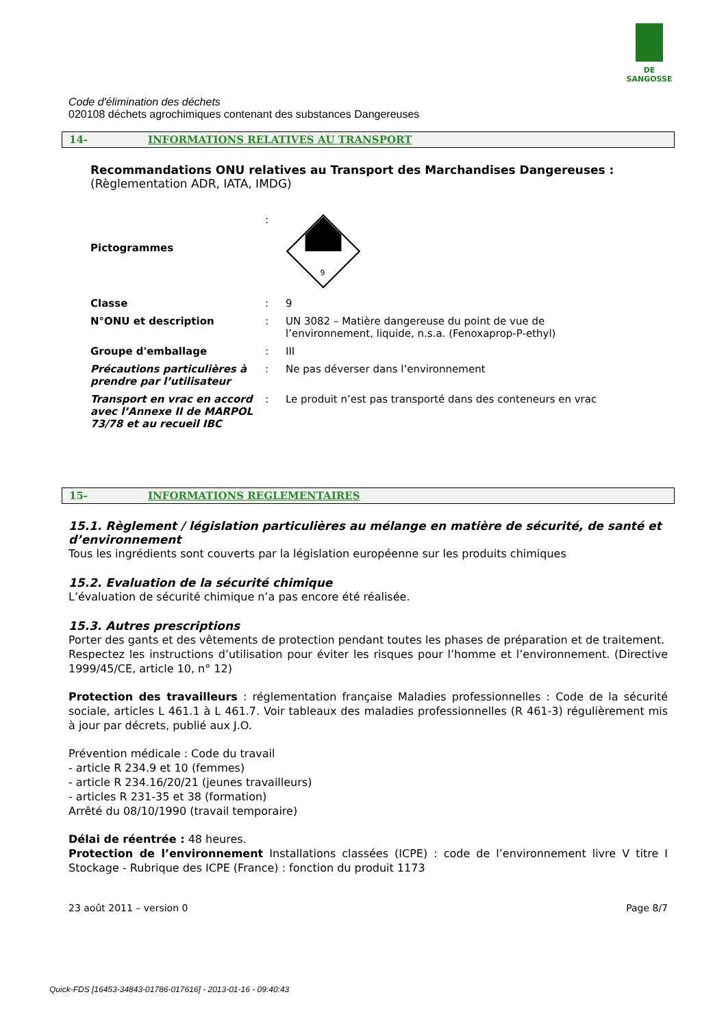DE SANGOSSE
Code d'élimination des déchets
020108 déchets agrochimiques contenant des substances Dangereuses
14- INFORMATIONS RELATIVES AU TRANSPORT
Recommandations ONU relatives au Transport des Marchandises Dangereuses :
(Règlementation ADR, IATA, IMDG)
| Pictogrammes | : | 9 |
| Classe | : | 9 |
| N°ONU et description | : | UN 3082 – Matière dangereuse du point de vue de l’environnement, liquide, n.s.a. (Fenoxaprop-P-ethyl) |
| Groupe d'emballage | : | III |
| Précautions particulières à prendre par l’utilisateur | : | Ne pas déverser dans l’environnement |
| Transport en vrac en accord avec l’Annexe II de MARPOL 73/78 et au recueil IBC | : | Le produit n’est pas transporté dans des conteneurs en vrac |
15- INFORMATIONS REGLEMENTAIRES
15.1. Règlement / législation particulières au mélange en matière de sécurité, de santé et d’environnement
Tous les ingrédients sont couverts par la législation européenne sur les produits chimiques
15.2. Evaluation de la sécurité chimique
L’évaluation de sécurité chimique n’a pas encore été réalisée.
15.3. Autres prescriptions
Porter des gants et des vêtements de protection pendant toutes les phases de préparation et de traitement.
Respectez les instructions d’utilisation pour éviter les risques pour l’homme et l’environnement. (Directive 1999/45/CE, article 10, n° 12)
Protection des travailleurs : réglementation française Maladies professionnelles : Code de la sécurité sociale, articles L 461.1 à L 461.7. Voir tableaux des maladies professionnelles (R 461-3) régulièrement mis à jour par décrets, publié aux J.O.
Prévention médicale : Code du travail
- article R 234.9 et 10 (femmes)
- article R 234.16/20/21 (jeunes travailleurs)
- articles R 231-35 et 38 (formation)
Arrêté du 08/10/1990 (travail temporaire)
Délai de réentrée : 48 heures.
Protection de l’environnement Installations classées (ICPE) : code de l’environnement livre V titre I Stockage - Rubrique des ICPE (France) : fonction du produit 1173
23 août 2011 – version 0 Page 8/7
Quick-FDS [16453-34843-01786-017616] - 2013-01-16 - 09:40:43